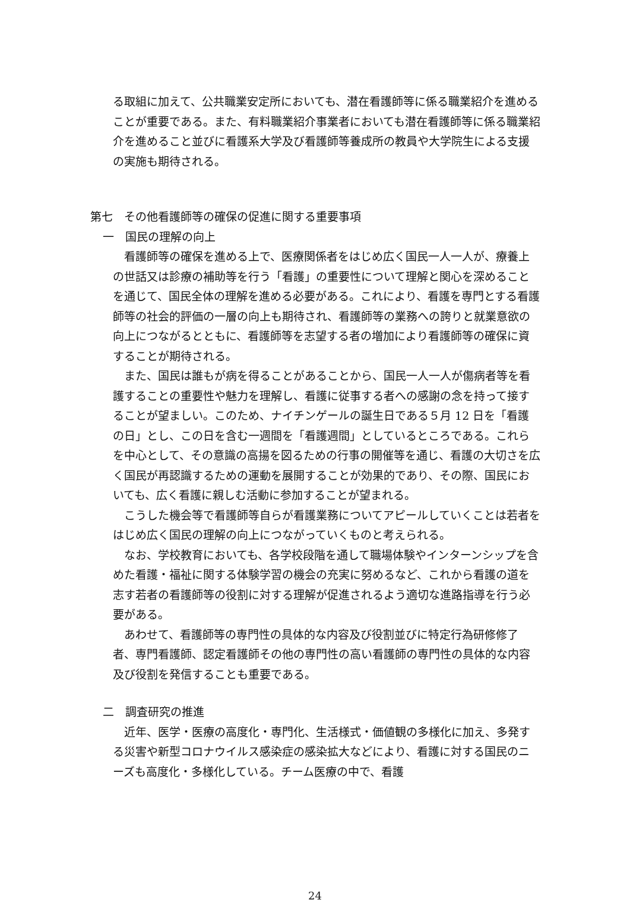る取組に加えて、公共職業安定所においても、潜在看護師等に係る職業紹介を進めることが重要である。また、有料職業紹介事業者においても潜在看護師等に係る職業紹介を進めること並びに看護系大学及び看護師等養成所の教員や大学院生による支援の実施も期待される。
第七　その他看護師等の確保の促進に関する重要事項
一　国民の理解の向上
　看護師等の確保を進める上で、医療関係者をはじめ広く国民一人一人が、療養上の世話又は診療の補助等を行う「看護」の重要性について理解と関心を深めることを通じて、国民全体の理解を進める必要がある。これにより、看護を専門とする看護師等の社会的評価の一層の向上も期待され、看護師等の業務への誇りと就業意欲の向上につながるとともに、看護師等を志望する者の増加により看護師等の確保に資することが期待される。
　また、国民は誰もが病を得ることがあることから、国民一人一人が傷病者等を看護することの重要性や魅力を理解し、看護に従事する者への感謝の念を持って接することが望ましい。このため、ナイチンゲールの誕生日である５月 12 日を「看護の日」とし、この日を含む一週間を「看護週間」としているところである。これらを中心として、その意識の高揚を図るための行事の開催等を通じ、看護の大切さを広く国民が再認識するための運動を展開することが効果的であり、その際、国民においても、広く看護に親しむ活動に参加することが望まれる。
　こうした機会等で看護師等自らが看護業務についてアピールしていくことは若者をはじめ広く国民の理解の向上につながっていくものと考えられる。
　なお、学校教育においても、各学校段階を通して職場体験やインターンシップを含めた看護・福祉に関する体験学習の機会の充実に努めるなど、これから看護の道を志す若者の看護師等の役割に対する理解が促進されるよう適切な進路指導を行う必要がある。
　あわせて、看護師等の専門性の具体的な内容及び役割並びに特定行為研修修了者、専門看護師、認定看護師その他の専門性の高い看護師の専門性の具体的な内容及び役割を発信することも重要である。
二　調査研究の推進
　近年、医学・医療の高度化・専門化、生活様式・価値観の多様化に加え、多発する災害や新型コロナウイルス感染症の感染拡大などにより、看護に対する国民のニーズも高度化・多様化している。チーム医療の中で、看護
24